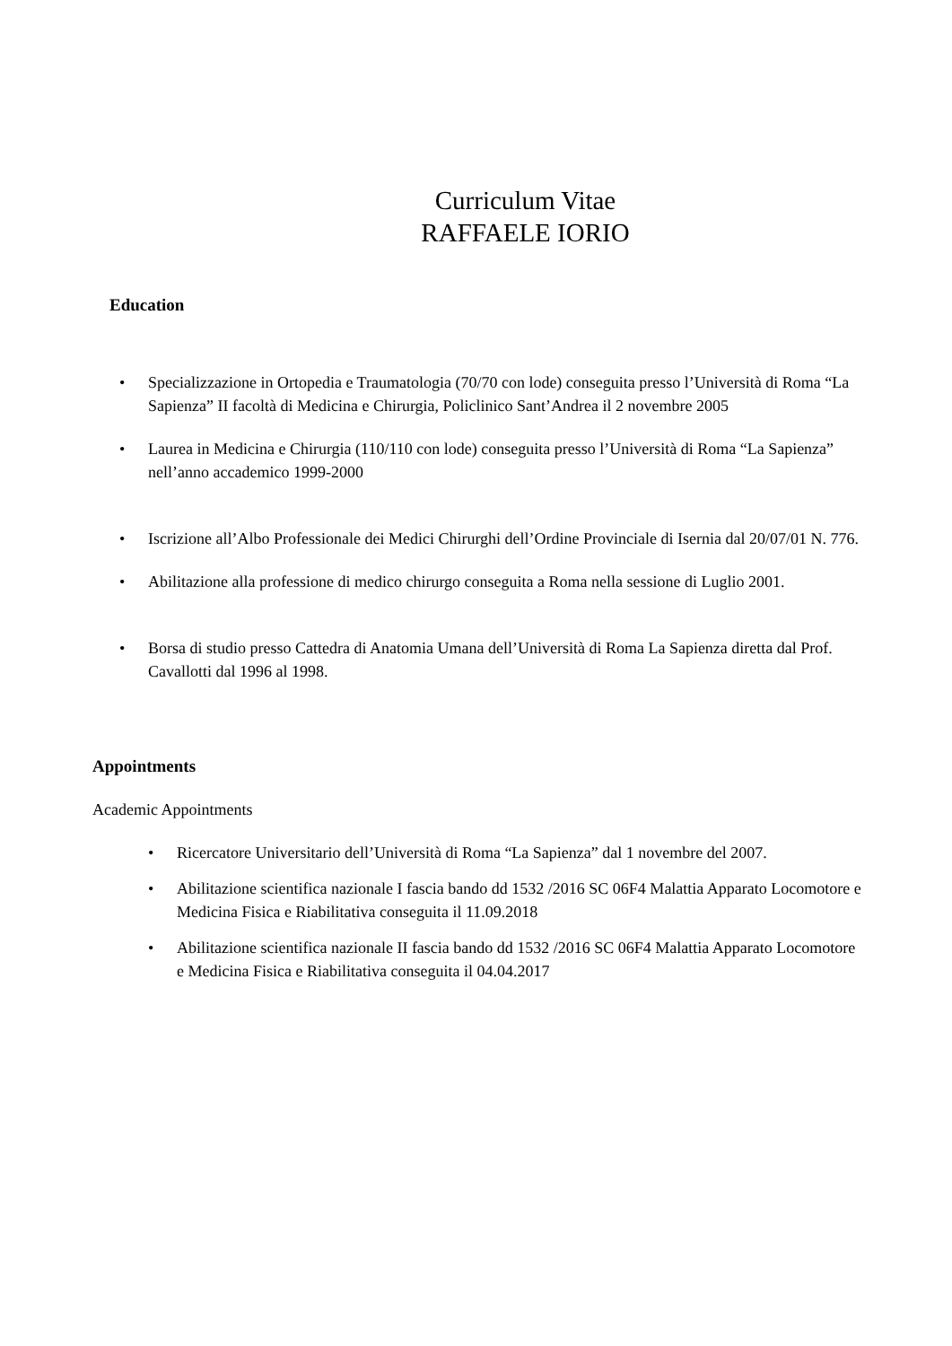Curriculum Vitae
RAFFAELE IORIO
Education
• Specializzazione in Ortopedia e Traumatologia (70/70 con lode) conseguita presso l’Università di Roma “La Sapienza” II facoltà di Medicina e Chirurgia, Policlinico Sant’Andrea il 2 novembre 2005
• Laurea in Medicina e Chirurgia (110/110 con lode) conseguita presso l’Università di Roma “La Sapienza” nell’anno accademico 1999-2000
• Iscrizione all’Albo Professionale dei Medici Chirurghi dell’Ordine Provinciale di Isernia dal 20/07/01 N. 776.
• Abilitazione alla professione di medico chirurgo conseguita a Roma nella sessione di Luglio 2001.
• Borsa di studio presso Cattedra di Anatomia Umana dell’Università di Roma La Sapienza diretta dal Prof. Cavallotti dal 1996 al 1998.
Appointments
Academic Appointments
• Ricercatore Universitario dell’Università di Roma “La Sapienza” dal 1 novembre del 2007.
• Abilitazione scientifica nazionale I fascia bando dd 1532 /2016 SC 06F4 Malattia Apparato Locomotore e Medicina Fisica e Riabilitativa conseguita il 11.09.2018
• Abilitazione scientifica nazionale II fascia bando dd 1532 /2016 SC 06F4 Malattia Apparato Locomotore e Medicina Fisica e Riabilitativa conseguita il 04.04.2017